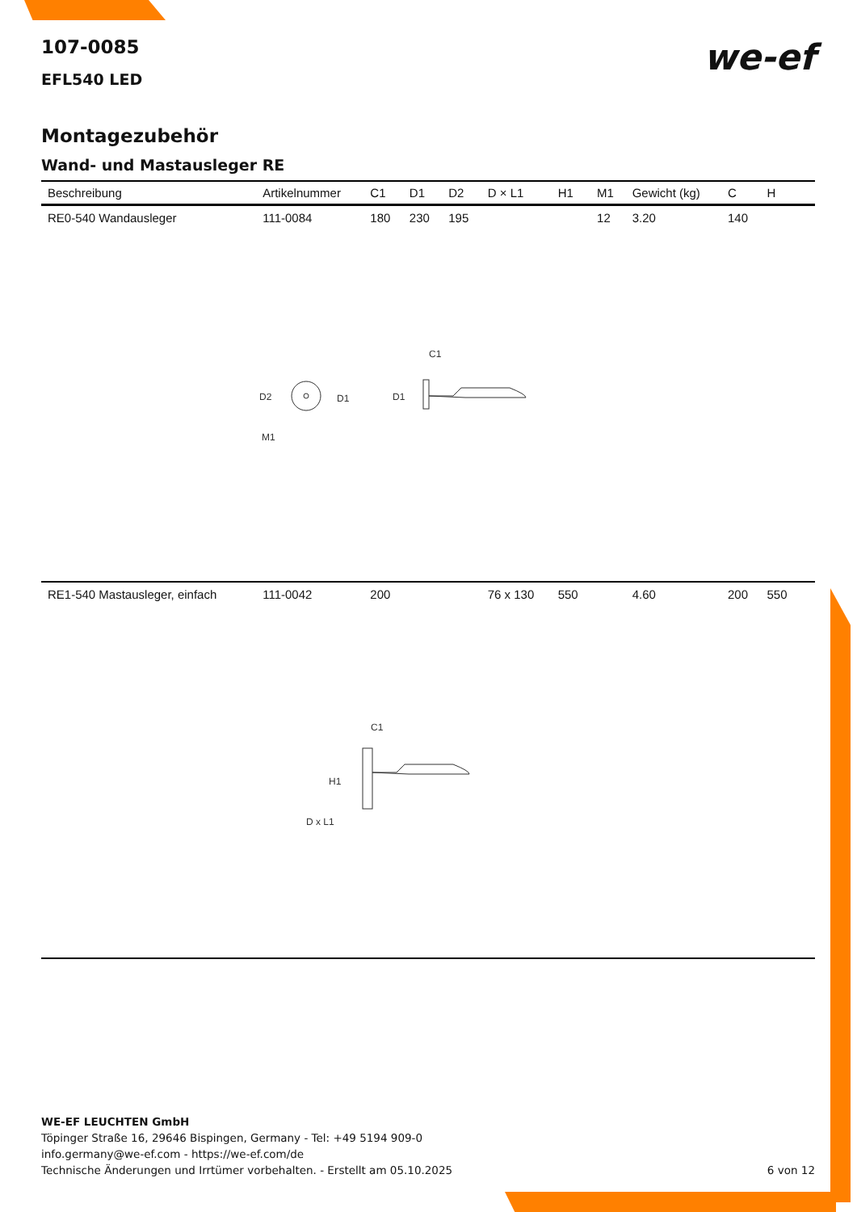we-ef
107-0085
EFL540 LED
Montagezubehör
Wand- und Mastausleger RE
| Beschreibung | Artikelnummer | C1 | D1 | D2 | D × L1 | H1 | M1 | Gewicht (kg) | C | H | |
| --- | --- | --- | --- | --- | --- | --- | --- | --- | --- | --- | --- |
| RE0-540 Wandausleger | 111-0084 | 180 | 230 | 195 | | | 12 | 3.20 | 140 | | |
| D2 D1 M1 D1 C1 | | | | | | | | | | | |
| RE1-540 Mastausleger, einfach | 111-0042 | 200 | | | 76 x 130 | 550 | | 4.60 | 200 | 550 | |
| H1 D x L1 C1 | | | | | | | | | | | |
WE-EF LEUCHTEN GmbH
Töpinger Straße 16, 29646 Bispingen, Germany - Tel: +49 5194 909-0
info.germany@we-ef.com - https://we-ef.com/de
Technische Änderungen und Irrtümer vorbehalten. - Erstellt am 05.10.2025 6 von 12